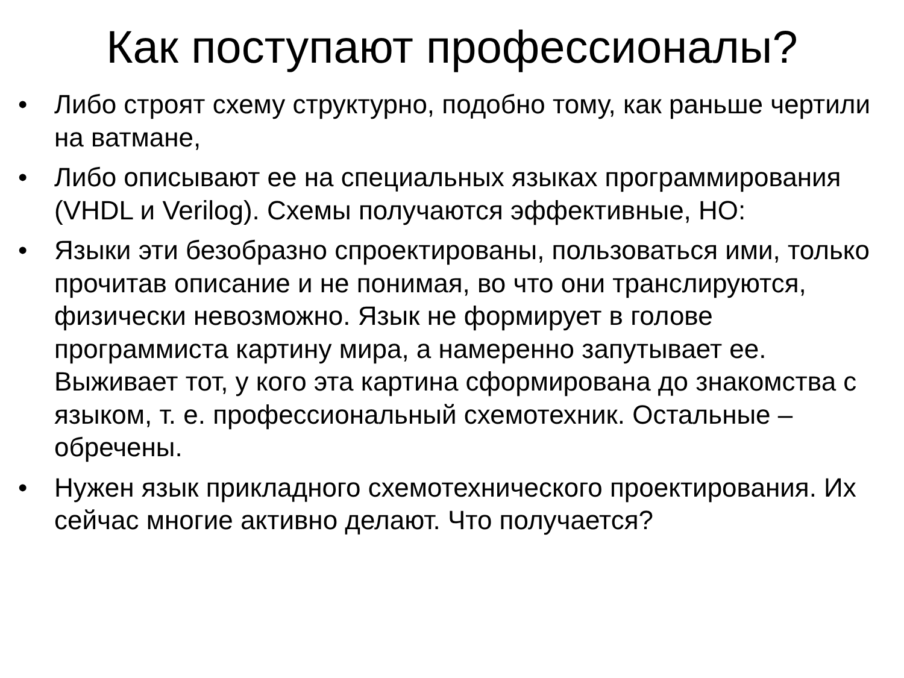Как поступают профессионалы?
• Либо строят схему структурно, подобно тому, как раньше чертили на ватмане,
• Либо описывают ее на специальных языках программирования (VHDL и Verilog). Схемы получаются эффективные, НО:
• Языки эти безобразно спроектированы, пользоваться ими, только прочитав описание и не понимая, во что они транслируются, физически невозможно. Язык не формирует в голове программиста картину мира, а намеренно запутывает ее. Выживает тот, у кого эта картина сформирована до знакомства с языком, т. е. профессиональный схемотехник. Остальные – обречены.
• Нужен язык прикладного схемотехнического проектирования. Их сейчас многие активно делают. Что получается?